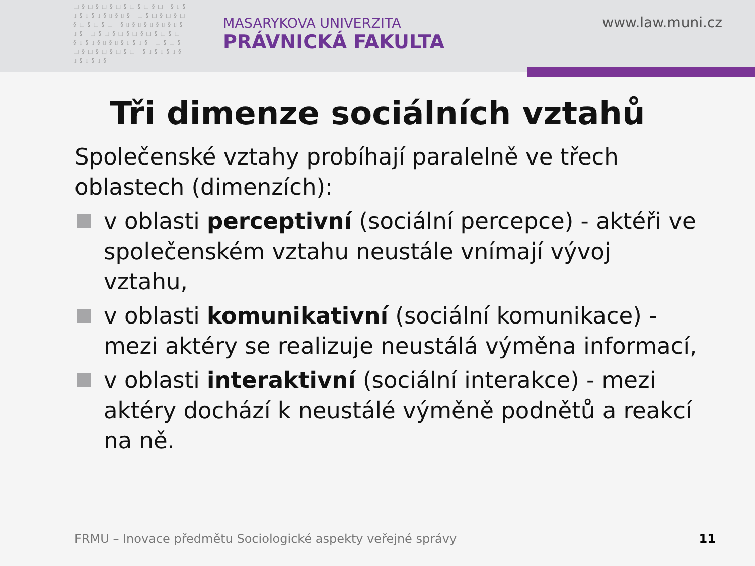□§□§□§□§□§□§□ §▯§▯§▯§▯§▯§▯§ □§□§□§□§□§□§□ §▯§▯§▯§▯§▯§▯§ □§□§□§□§□§□§□ §▯§▯§▯§▯§▯§▯§ □§□§□§□§□§□§□ §▯§▯§▯§▯§▯§▯§
MASARYKOVA UNIVERZITA
PRÁVNICKÁ FAKULTA
www.law.muni.cz
Tři dimenze sociálních vztahů
Společenské vztahy probíhají paralelně ve třech oblastech (dimenzích):
v oblasti perceptivní (sociální percepce) - aktéři ve společenském vztahu neustále vnímají vývoj vztahu,
v oblasti komunikativní (sociální komunikace) - mezi aktéry se realizuje neustálá výměna informací,
v oblasti interaktivní (sociální interakce) - mezi aktéry dochází k neustálé výměně podnětů a reakcí na ně.
FRMU – Inovace předmětu Sociologické aspekty veřejné správy
11